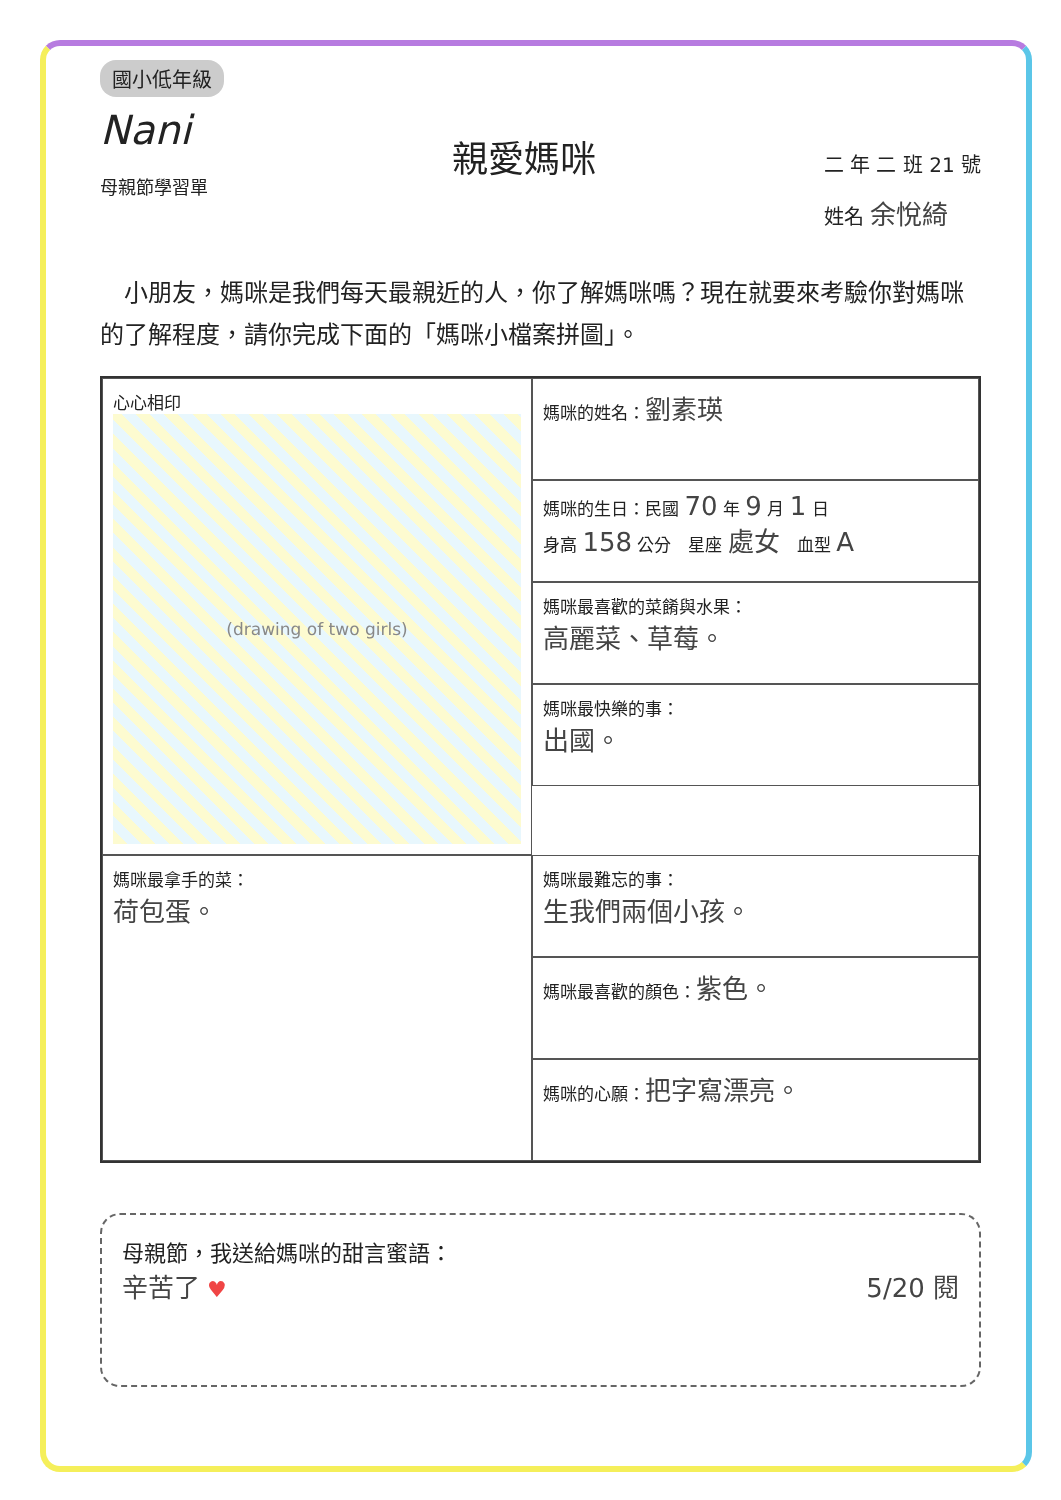國小低年級
Nani
母親節學習單
親愛媽咪
二 年 二 班 21 號
姓名 余悅綺
　小朋友，媽咪是我們每天最親近的人，你了解媽咪嗎？現在就要來考驗你對媽咪的了解程度，請你完成下面的「媽咪小檔案拼圖」。
心心相印
(drawing of two girls)
媽咪的姓名：劉素瑛
媽咪的生日：民國 70 年 9 月 1 日
身高 158 公分　星座 處女　血型 A
媽咪最喜歡的菜餚與水果：
高麗菜、草莓。
媽咪最快樂的事：
出國。
媽咪最拿手的菜：
荷包蛋。
媽咪最難忘的事：
生我們兩個小孩。
媽咪最喜歡的顏色：紫色。
媽咪的心願：把字寫漂亮。
母親節，我送給媽咪的甜言蜜語：
辛苦了 ♥ 5/20 閱